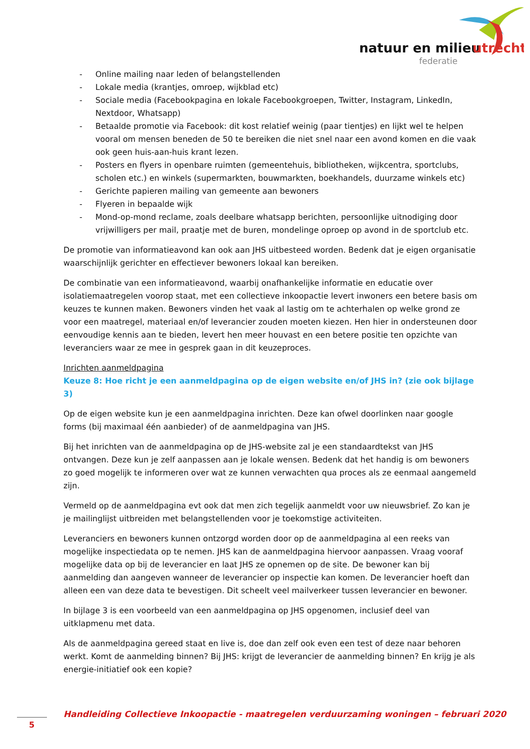natuur en milieu
utrecht
federatie
- Online mailing naar leden of belangstellenden
- Lokale media (krantjes, omroep, wijkblad etc)
- Sociale media (Facebookpagina en lokale Facebookgroepen, Twitter, Instagram, LinkedIn, Nextdoor, Whatsapp)
- Betaalde promotie via Facebook: dit kost relatief weinig (paar tientjes) en lijkt wel te helpen vooral om mensen beneden de 50 te bereiken die niet snel naar een avond komen en die vaak ook geen huis-aan-huis krant lezen.
- Posters en flyers in openbare ruimten (gemeentehuis, bibliotheken, wijkcentra, sportclubs, scholen etc.) en winkels (supermarkten, bouwmarkten, boekhandels, duurzame winkels etc)
- Gerichte papieren mailing van gemeente aan bewoners
- Flyeren in bepaalde wijk
- Mond-op-mond reclame, zoals deelbare whatsapp berichten, persoonlijke uitnodiging door vrijwilligers per mail, praatje met de buren, mondelinge oproep op avond in de sportclub etc.
De promotie van informatieavond kan ook aan JHS uitbesteed worden. Bedenk dat je eigen organisatie waarschijnlijk gerichter en effectiever bewoners lokaal kan bereiken.
De combinatie van een informatieavond, waarbij onafhankelijke informatie en educatie over isolatiemaatregelen voorop staat, met een collectieve inkoopactie levert inwoners een betere basis om keuzes te kunnen maken. Bewoners vinden het vaak al lastig om te achterhalen op welke grond ze voor een maatregel, materiaal en/of leverancier zouden moeten kiezen. Hen hier in ondersteunen door eenvoudige kennis aan te bieden, levert hen meer houvast en een betere positie ten opzichte van leveranciers waar ze mee in gesprek gaan in dit keuzeproces.
Inrichten aanmeldpagina
Keuze 8: Hoe richt je een aanmeldpagina op de eigen website en/of JHS in? (zie ook bijlage 3)
Op de eigen website kun je een aanmeldpagina inrichten. Deze kan ofwel doorlinken naar google forms (bij maximaal één aanbieder) of de aanmeldpagina van JHS.
Bij het inrichten van de aanmeldpagina op de JHS-website zal je een standaardtekst van JHS ontvangen. Deze kun je zelf aanpassen aan je lokale wensen. Bedenk dat het handig is om bewoners zo goed mogelijk te informeren over wat ze kunnen verwachten qua proces als ze eenmaal aangemeld zijn.
Vermeld op de aanmeldpagina evt ook dat men zich tegelijk aanmeldt voor uw nieuwsbrief. Zo kan je je mailinglijst uitbreiden met belangstellenden voor je toekomstige activiteiten.
Leveranciers en bewoners kunnen ontzorgd worden door op de aanmeldpagina al een reeks van mogelijke inspectiedata op te nemen. JHS kan de aanmeldpagina hiervoor aanpassen. Vraag vooraf mogelijke data op bij de leverancier en laat JHS ze opnemen op de site. De bewoner kan bij aanmelding dan aangeven wanneer de leverancier op inspectie kan komen. De leverancier hoeft dan alleen een van deze data te bevestigen. Dit scheelt veel mailverkeer tussen leverancier en bewoner.
In bijlage 3 is een voorbeeld van een aanmeldpagina op JHS opgenomen, inclusief deel van uitklapmenu met data.
Als de aanmeldpagina gereed staat en live is, doe dan zelf ook even een test of deze naar behoren werkt. Komt de aanmelding binnen? Bij JHS: krijgt de leverancier de aanmelding binnen? En krijg je als energie-initiatief ook een kopie?
Handleiding Collectieve Inkoopactie - maatregelen verduurzaming woningen – februari 2020
5